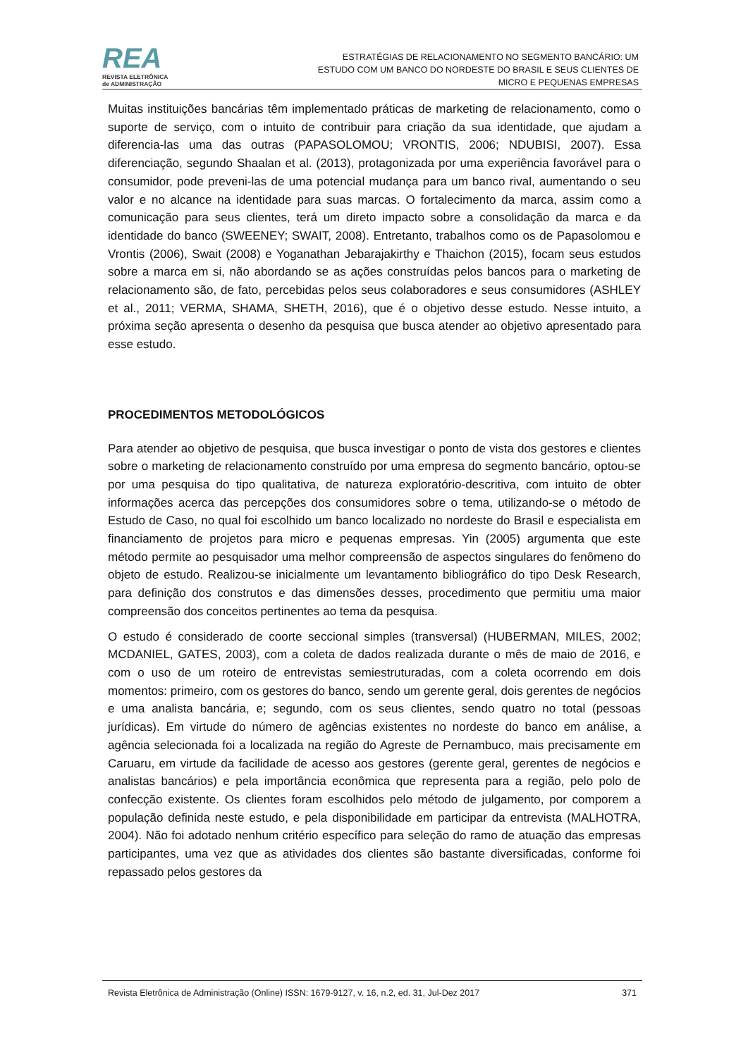REA
REVISTA ELETRÔNICA
de ADMINISTRAÇÃO
ESTRATÉGIAS DE RELACIONAMENTO NO SEGMENTO BANCÁRIO: UM
ESTUDO COM UM BANCO DO NORDESTE DO BRASIL E SEUS CLIENTES DE
MICRO E PEQUENAS EMPRESAS
Muitas instituições bancárias têm implementado práticas de marketing de relacionamento, como o suporte de serviço, com o intuito de contribuir para criação da sua identidade, que ajudam a diferencia-las uma das outras (PAPASOLOMOU; VRONTIS, 2006; NDUBISI, 2007). Essa diferenciação, segundo Shaalan et al. (2013), protagonizada por uma experiência favorável para o consumidor, pode preveni-las de uma potencial mudança para um banco rival, aumentando o seu valor e no alcance na identidade para suas marcas. O fortalecimento da marca, assim como a comunicação para seus clientes, terá um direto impacto sobre a consolidação da marca e da identidade do banco (SWEENEY; SWAIT, 2008). Entretanto, trabalhos como os de Papasolomou e Vrontis (2006), Swait (2008) e Yoganathan Jebarajakirthy e Thaichon (2015), focam seus estudos sobre a marca em si, não abordando se as ações construídas pelos bancos para o marketing de relacionamento são, de fato, percebidas pelos seus colaboradores e seus consumidores (ASHLEY et al., 2011; VERMA, SHAMA, SHETH, 2016), que é o objetivo desse estudo. Nesse intuito, a próxima seção apresenta o desenho da pesquisa que busca atender ao objetivo apresentado para esse estudo.
PROCEDIMENTOS METODOLÓGICOS
Para atender ao objetivo de pesquisa, que busca investigar o ponto de vista dos gestores e clientes sobre o marketing de relacionamento construído por uma empresa do segmento bancário, optou-se por uma pesquisa do tipo qualitativa, de natureza exploratório-descritiva, com intuito de obter informações acerca das percepções dos consumidores sobre o tema, utilizando-se o método de Estudo de Caso, no qual foi escolhido um banco localizado no nordeste do Brasil e especialista em financiamento de projetos para micro e pequenas empresas. Yin (2005) argumenta que este método permite ao pesquisador uma melhor compreensão de aspectos singulares do fenômeno do objeto de estudo. Realizou-se inicialmente um levantamento bibliográfico do tipo Desk Research, para definição dos construtos e das dimensões desses, procedimento que permitiu uma maior compreensão dos conceitos pertinentes ao tema da pesquisa.
O estudo é considerado de coorte seccional simples (transversal) (HUBERMAN, MILES, 2002; MCDANIEL, GATES, 2003), com a coleta de dados realizada durante o mês de maio de 2016, e com o uso de um roteiro de entrevistas semiestruturadas, com a coleta ocorrendo em dois momentos: primeiro, com os gestores do banco, sendo um gerente geral, dois gerentes de negócios e uma analista bancária, e; segundo, com os seus clientes, sendo quatro no total (pessoas jurídicas). Em virtude do número de agências existentes no nordeste do banco em análise, a agência selecionada foi a localizada na região do Agreste de Pernambuco, mais precisamente em Caruaru, em virtude da facilidade de acesso aos gestores (gerente geral, gerentes de negócios e analistas bancários) e pela importância econômica que representa para a região, pelo polo de confecção existente. Os clientes foram escolhidos pelo método de julgamento, por comporem a população definida neste estudo, e pela disponibilidade em participar da entrevista (MALHOTRA, 2004). Não foi adotado nenhum critério específico para seleção do ramo de atuação das empresas participantes, uma vez que as atividades dos clientes são bastante diversificadas, conforme foi repassado pelos gestores da
Revista Eletrônica de Administração (Online) ISSN: 1679-9127, v. 16, n.2, ed. 31, Jul-Dez 2017 371